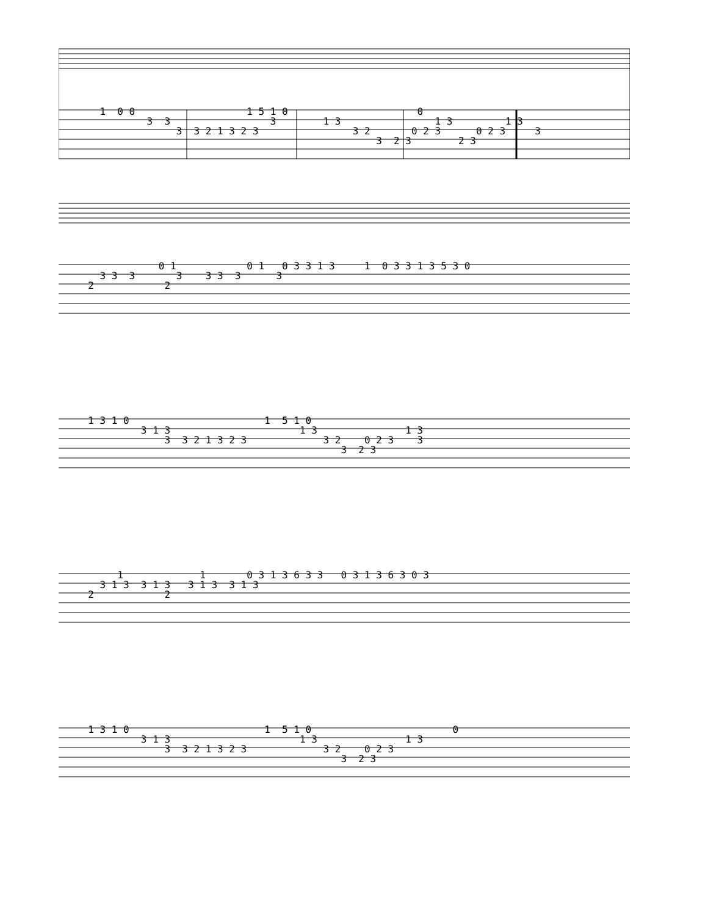1 0 0 1 5 1 0 0 3 3 3 1 3 1 3 1 3 3 3 2 1 3 2 3 3 2 0 2 3 0 2 3 3 3 2 3 2 3
0 1 0 1 0 3 3 1 3 1 0 3 3 1 3 5 3 0 3 3 3 3 3 3 3 3 2 2
1 3 1 0 1 5 1 0 3 1 3 1 3 1 3 3 3 2 1 3 2 3 3 2 0 2 3 3 3 2 3
1 1 0 3 1 3 6 3 3 0 3 1 3 6 3 0 3 3 1 3 3 1 3 3 1 3 3 1 3 2 2
1 3 1 0 1 5 1 0 0 3 1 3 1 3 1 3 3 3 2 1 3 2 3 3 2 0 2 3 3 2 3